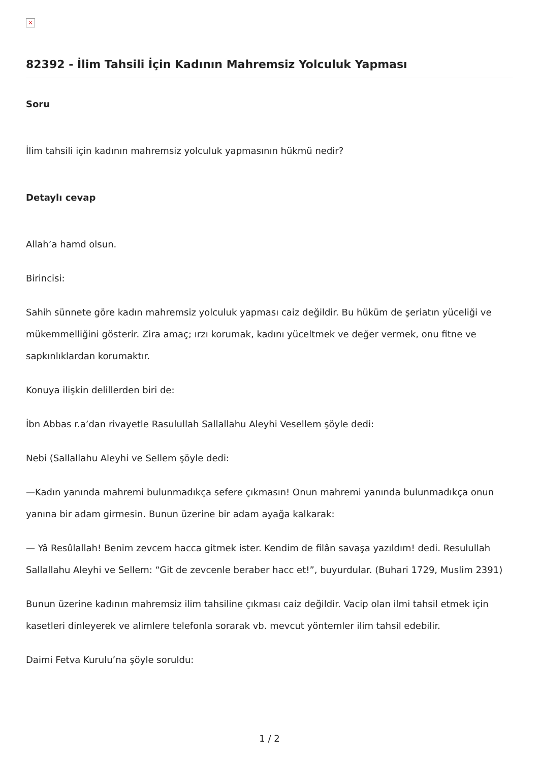×
82392 - İlim Tahsili İçin Kadının Mahremsiz Yolculuk Yapması
Soru
İlim tahsili için kadının mahremsiz yolculuk yapmasının hükmü nedir?
Detaylı cevap
Allah’a hamd olsun.
Birincisi:
Sahih sünnete göre kadın mahremsiz yolculuk yapması caiz değildir. Bu hüküm de şeriatın yüceliği ve mükemmelliğini gösterir. Zira amaç; ırzı korumak, kadını yüceltmek ve değer vermek, onu fitne ve sapkınlıklardan korumaktır.
Konuya ilişkin delillerden biri de:
İbn Abbas r.a’dan rivayetle Rasulullah Sallallahu Aleyhi Vesellem şöyle dedi:
Nebi (Sallallahu Aleyhi ve Sellem şöyle dedi:
—Kadın yanında mahremi bulunmadıkça sefere çıkmasın! Onun mahremi yanında bulunmadıkça onun yanına bir adam girmesin. Bunun üzerine bir adam ayağa kalkarak:
— Yâ Resûlallah! Benim zevcem hacca gitmek ister. Kendim de filân savaşa yazıldım! dedi. Resulullah Sallallahu Aleyhi ve Sellem: “Git de zevcenle beraber hacc et!”, buyurdular. (Buhari 1729, Muslim 2391)
Bunun üzerine kadının mahremsiz ilim tahsiline çıkması caiz değildir. Vacip olan ilmi tahsil etmek için kasetleri dinleyerek ve alimlere telefonla sorarak vb. mevcut yöntemler ilim tahsil edebilir.
Daimi Fetva Kurulu’na şöyle soruldu:
1 / 2